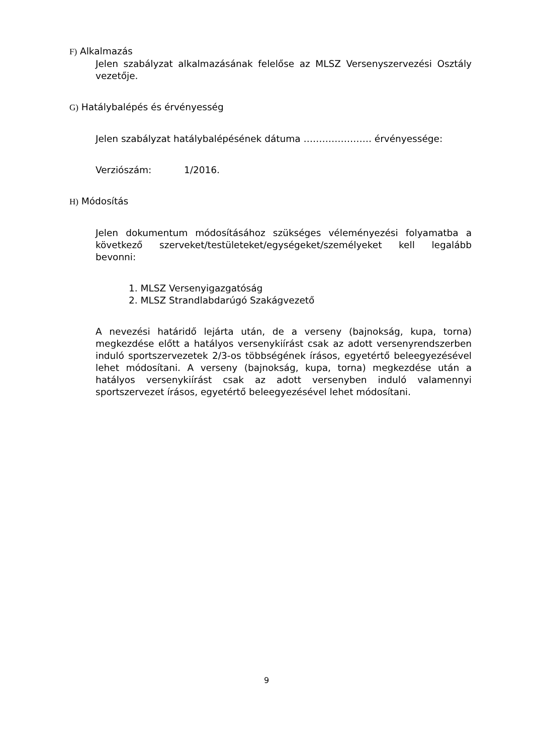F) Alkalmazás
Jelen szabályzat alkalmazásának felelőse az MLSZ Versenyszervezési Osztály vezetője.
G) Hatálybalépés és érvényesség
Jelen szabályzat hatálybalépésének dátuma …………………. érvényessége:
Verziószám: 1/2016.
H) Módosítás
Jelen dokumentum módosításához szükséges véleményezési folyamatba a következő szerveket/testületeket/egységeket/személyeket kell legalább bevonni:
1. MLSZ Versenyigazgatóság
2. MLSZ Strandlabdarúgó Szakágvezető
A nevezési határidő lejárta után, de a verseny (bajnokság, kupa, torna) megkezdése előtt a hatályos versenykiírást csak az adott versenyrendszerben induló sportszervezetek 2/3-os többségének írásos, egyetértő beleegyezésével lehet módosítani. A verseny (bajnokság, kupa, torna) megkezdése után a hatályos versenykiírást csak az adott versenyben induló valamennyi sportszervezet írásos, egyetértő beleegyezésével lehet módosítani.
9